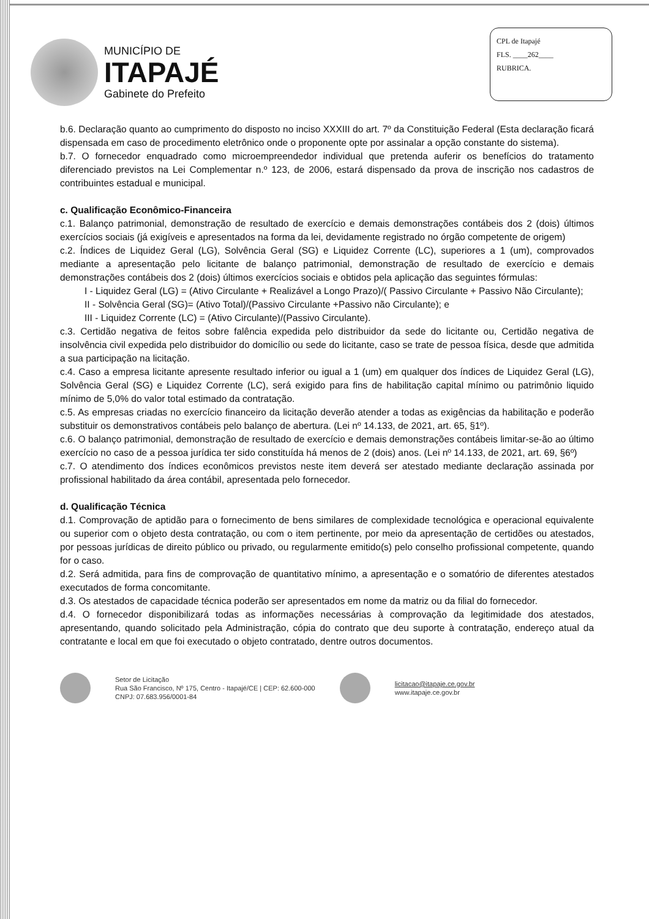MUNICÍPIO DE
ITAPAJÉ
Gabinete do Prefeito
CPL de Itapajé
FLS. ____262____
RUBRICA.
b.6. Declaração quanto ao cumprimento do disposto no inciso XXXIII do art. 7º da Constituição Federal (Esta declaração ficará dispensada em caso de procedimento eletrônico onde o proponente opte por assinalar a opção constante do sistema).
b.7. O fornecedor enquadrado como microempreendedor individual que pretenda auferir os benefícios do tratamento diferenciado previstos na Lei Complementar n.º 123, de 2006, estará dispensado da prova de inscrição nos cadastros de contribuintes estadual e municipal.
c. Qualificação Econômico-Financeira
c.1. Balanço patrimonial, demonstração de resultado de exercício e demais demonstrações contábeis dos 2 (dois) últimos exercícios sociais (já exigíveis e apresentados na forma da lei, devidamente registrado no órgão competente de origem)
c.2. Índices de Liquidez Geral (LG), Solvência Geral (SG) e Liquidez Corrente (LC), superiores a 1 (um), comprovados mediante a apresentação pelo licitante de balanço patrimonial, demonstração de resultado de exercício e demais demonstrações contábeis dos 2 (dois) últimos exercícios sociais e obtidos pela aplicação das seguintes fórmulas:
I - Liquidez Geral (LG) = (Ativo Circulante + Realizável a Longo Prazo)/( Passivo Circulante + Passivo Não Circulante);
II - Solvência Geral (SG)= (Ativo Total)/(Passivo Circulante +Passivo não Circulante); e
III - Liquidez Corrente (LC) = (Ativo Circulante)/(Passivo Circulante).
c.3. Certidão negativa de feitos sobre falência expedida pelo distribuidor da sede do licitante ou, Certidão negativa de insolvência civil expedida pelo distribuidor do domicílio ou sede do licitante, caso se trate de pessoa física, desde que admitida a sua participação na licitação.
c.4. Caso a empresa licitante apresente resultado inferior ou igual a 1 (um) em qualquer dos índices de Liquidez Geral (LG), Solvência Geral (SG) e Liquidez Corrente (LC), será exigido para fins de habilitação capital mínimo ou patrimônio liquido mínimo de 5,0% do valor total estimado da contratação.
c.5. As empresas criadas no exercício financeiro da licitação deverão atender a todas as exigências da habilitação e poderão substituir os demonstrativos contábeis pelo balanço de abertura. (Lei nº 14.133, de 2021, art. 65, §1º).
c.6. O balanço patrimonial, demonstração de resultado de exercício e demais demonstrações contábeis limitar-se-ão ao último exercício no caso de a pessoa jurídica ter sido constituída há menos de 2 (dois) anos. (Lei nº 14.133, de 2021, art. 69, §6º)
c.7. O atendimento dos índices econômicos previstos neste item deverá ser atestado mediante declaração assinada por profissional habilitado da área contábil, apresentada pelo fornecedor.
d. Qualificação Técnica
d.1. Comprovação de aptidão para o fornecimento de bens similares de complexidade tecnológica e operacional equivalente ou superior com o objeto desta contratação, ou com o item pertinente, por meio da apresentação de certidões ou atestados, por pessoas jurídicas de direito público ou privado, ou regularmente emitido(s) pelo conselho profissional competente, quando for o caso.
d.2. Será admitida, para fins de comprovação de quantitativo mínimo, a apresentação e o somatório de diferentes atestados executados de forma concomitante.
d.3. Os atestados de capacidade técnica poderão ser apresentados em nome da matriz ou da filial do fornecedor.
d.4. O fornecedor disponibilizará todas as informações necessárias à comprovação da legitimidade dos atestados, apresentando, quando solicitado pela Administração, cópia do contrato que deu suporte à contratação, endereço atual da contratante e local em que foi executado o objeto contratado, dentre outros documentos.
Setor de Licitação
Rua São Francisco, Nº 175, Centro - Itapajé/CE | CEP: 62.600-000
CNPJ: 07.683.956/0001-84
licitacao@itapaje.ce.gov.br
www.itapaje.ce.gov.br